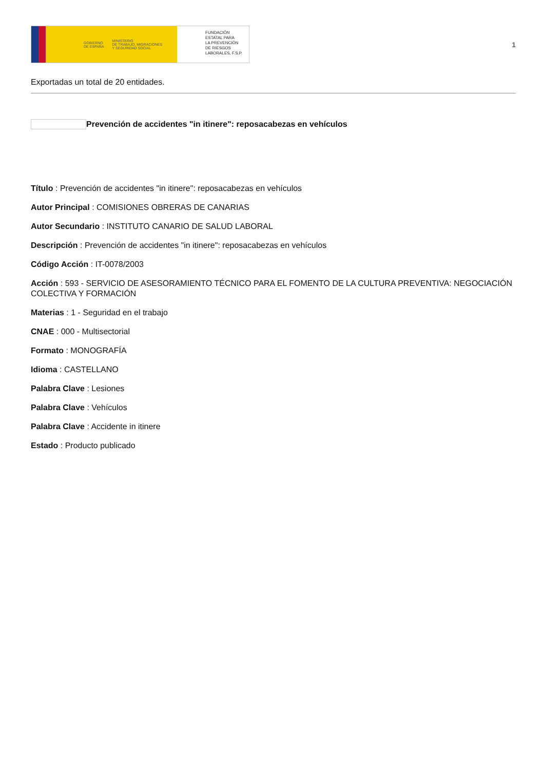GOBIERNO
DE ESPAÑA
MINISTERIO
DE TRABAJO, MIGRACIONES
Y SEGURIDAD SOCIAL
FUNDACIÓN
ESTATAL PARA
LA PREVENCIÓN
DE RIESGOS
LABORALES, F.S.P.
1
Exportadas un total de 20 entidades.
Prevención de accidentes "in itinere": reposacabezas en vehículos
Título : Prevención de accidentes "in itinere": reposacabezas en vehículos
Autor Principal : COMISIONES OBRERAS DE CANARIAS
Autor Secundario : INSTITUTO CANARIO DE SALUD LABORAL
Descripción : Prevención de accidentes "in itinere": reposacabezas en vehículos
Código Acción : IT-0078/2003
Acción : 593 - SERVICIO DE ASESORAMIENTO TÉCNICO PARA EL FOMENTO DE LA CULTURA PREVENTIVA: NEGOCIACIÓN COLECTIVA Y FORMACIÓN
Materias : 1 - Seguridad en el trabajo
CNAE : 000 - Multisectorial
Formato : MONOGRAFÍA
Idioma : CASTELLANO
Palabra Clave : Lesiones
Palabra Clave : Vehículos
Palabra Clave : Accidente in itinere
Estado : Producto publicado